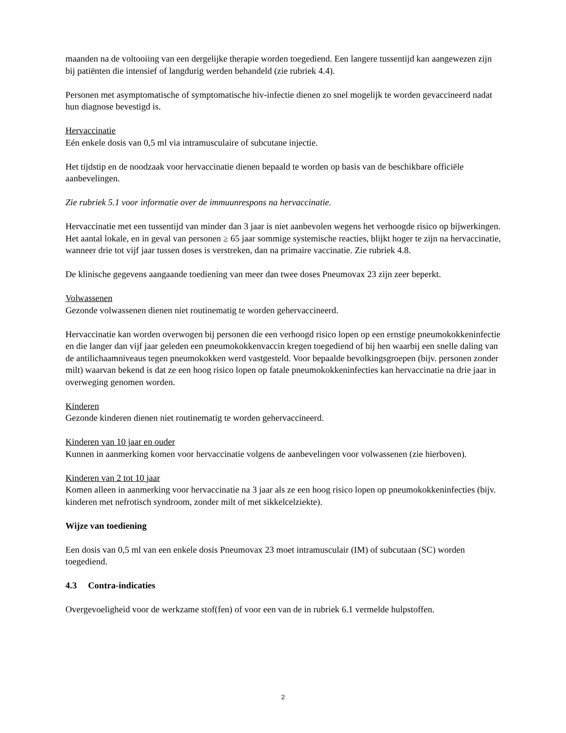maanden na de voltooiing van een dergelijke therapie worden toegediend. Een langere tussentijd kan aangewezen zijn bij patiënten die intensief of langdurig werden behandeld (zie rubriek 4.4).
Personen met asymptomatische of symptomatische hiv-infectie dienen zo snel mogelijk te worden gevaccineerd nadat hun diagnose bevestigd is.
Hervaccinatie
Eén enkele dosis van 0,5 ml via intramusculaire of subcutane injectie.
Het tijdstip en de noodzaak voor hervaccinatie dienen bepaald te worden op basis van de beschikbare officiële aanbevelingen.
Zie rubriek 5.1 voor informatie over de immuunrespons na hervaccinatie.
Hervaccinatie met een tussentijd van minder dan 3 jaar is niet aanbevolen wegens het verhoogde risico op bijwerkingen. Het aantal lokale, en in geval van personen ≥ 65 jaar sommige systemische reacties, blijkt hoger te zijn na hervaccinatie, wanneer drie tot vijf jaar tussen doses is verstreken, dan na primaire vaccinatie. Zie rubriek 4.8.
De klinische gegevens aangaande toediening van meer dan twee doses Pneumovax 23 zijn zeer beperkt.
Volwassenen
Gezonde volwassenen dienen niet routinematig te worden gehervaccineerd.
Hervaccinatie kan worden overwogen bij personen die een verhoogd risico lopen op een ernstige pneumokokkeninfectie en die langer dan vijf jaar geleden een pneumokokkenvaccin kregen toegediend of bij hen waarbij een snelle daling van de antilichaamniveaus tegen pneumokokken werd vastgesteld. Voor bepaalde bevolkingsgroepen (bijv. personen zonder milt) waarvan bekend is dat ze een hoog risico lopen op fatale pneumokokkeninfecties kan hervaccinatie na drie jaar in overweging genomen worden.
Kinderen
Gezonde kinderen dienen niet routinematig te worden gehervaccineerd.
Kinderen van 10 jaar en ouder
Kunnen in aanmerking komen voor hervaccinatie volgens de aanbevelingen voor volwassenen (zie hierboven).
Kinderen van 2 tot 10 jaar
Komen alleen in aanmerking voor hervaccinatie na 3 jaar als ze een hoog risico lopen op pneumokokkeninfecties (bijv. kinderen met nefrotisch syndroom, zonder milt of met sikkelcelziekte).
Wijze van toediening
Een dosis van 0,5 ml van een enkele dosis Pneumovax 23 moet intramusculair (IM) of subcutaan (SC) worden toegediend.
4.3 Contra-indicaties
Overgevoeligheid voor de werkzame stof(fen) of voor een van de in rubriek 6.1 vermelde hulpstoffen.
2